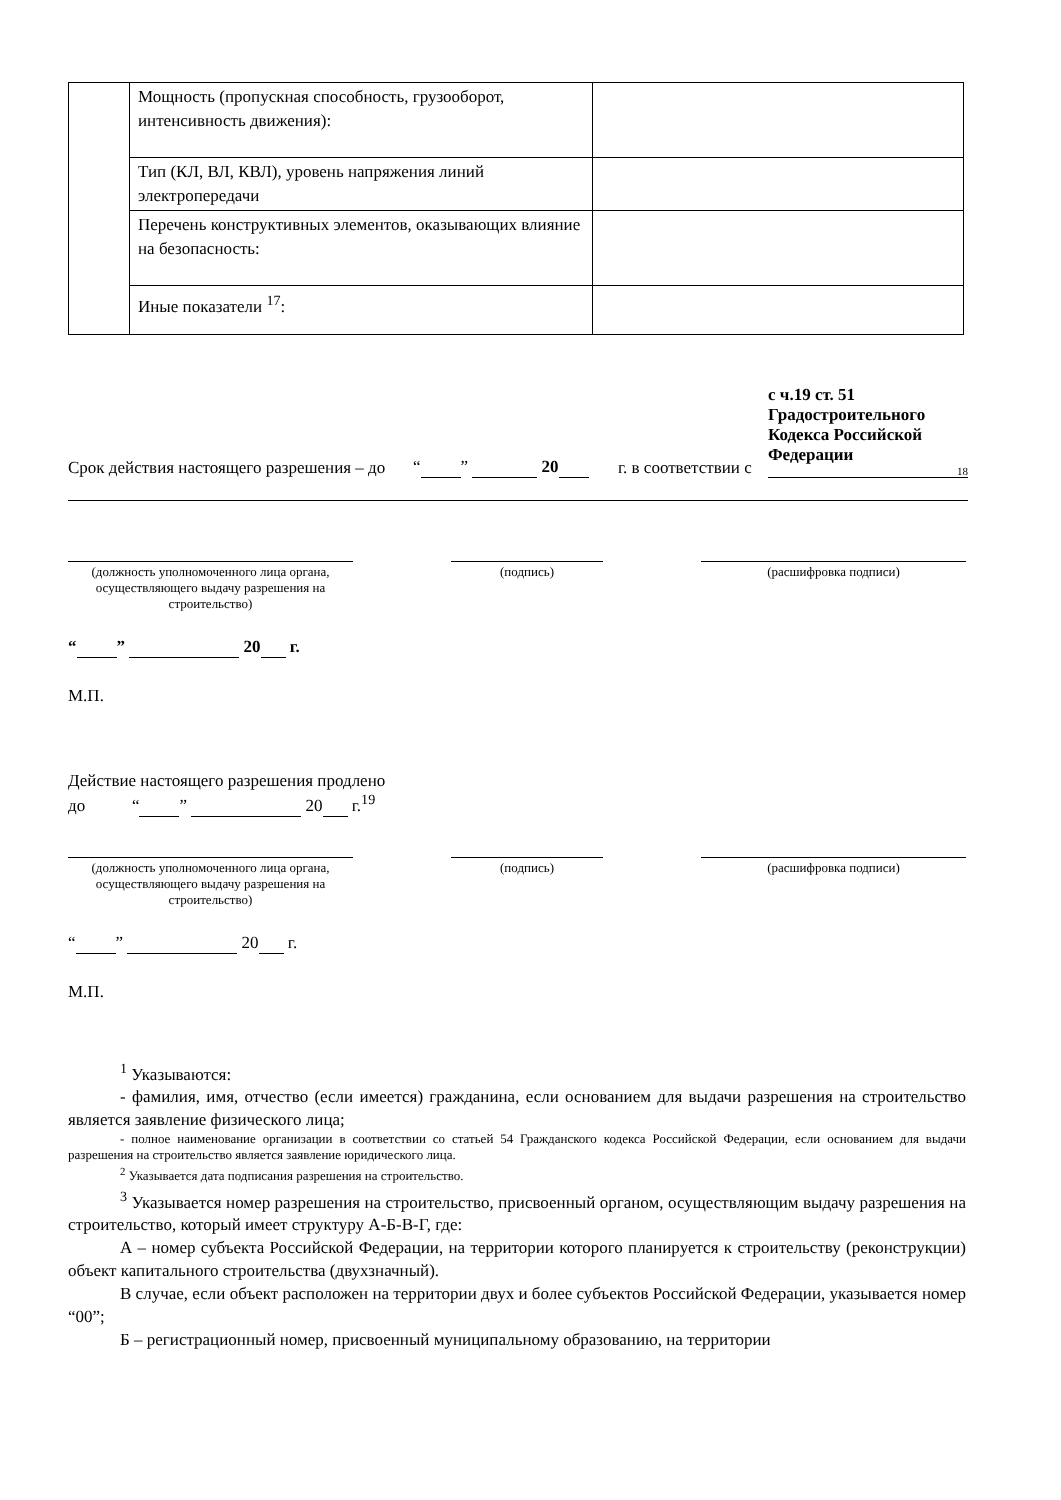| | Мощность (пропускная способность, грузооборот, интенсивность движения): | |
| | Тип (КЛ, ВЛ, КВЛ), уровень напряжения линий электропередачи | |
| | Перечень конструктивных элементов, оказывающих влияние на безопасность: | |
| | Иные показатели <sup>17</sup>: | |
Срок действия настоящего разрешения – до
“ ” 20
г. в соответствии с
с ч.19 ст. 51 Градостроительного Кодекса Российской Федерации
18
(должность уполномоченного лица органа, осуществляющего выдачу разрешения на строительство)
(подпись) (расшифровка подписи)
“ ” 20 г.
М.П.
Действие настоящего разрешения продлено
до “ ” 20 г.<sup>19</sup>
(должность уполномоченного лица органа, осуществляющего выдачу разрешения на строительство)
(подпись) (расшифровка подписи)
“ ” 20 г.
М.П.
<sup>1</sup> Указываются:
- фамилия, имя, отчество (если имеется) гражданина, если основанием для выдачи разрешения на строительство является заявление физического лица;
- полное наименование организации в соответствии со статьей 54 Гражданского кодекса Российской Федерации, если основанием для выдачи разрешения на строительство является заявление юридического лица.
<sup>2</sup> Указывается дата подписания разрешения на строительство.
<sup>3</sup> Указывается номер разрешения на строительство, присвоенный органом, осуществляющим выдачу разрешения на строительство, который имеет структуру А-Б-В-Г, где:
А – номер субъекта Российской Федерации, на территории которого планируется к строительству (реконструкции) объект капитального строительства (двухзначный).
В случае, если объект расположен на территории двух и более субъектов Российской Федерации, указывается номер “00”;
Б – регистрационный номер, присвоенный муниципальному образованию, на территории